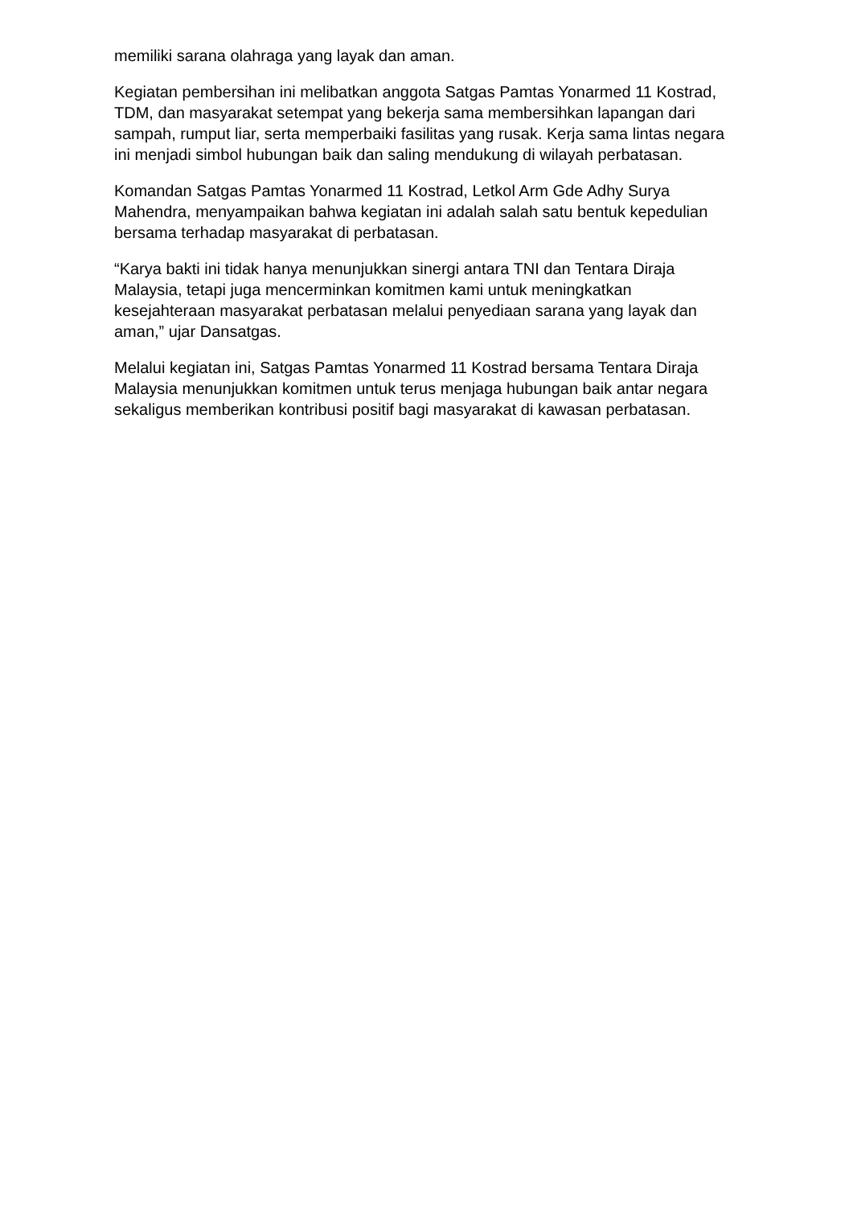memiliki sarana olahraga yang layak dan aman.
Kegiatan pembersihan ini melibatkan anggota Satgas Pamtas Yonarmed 11 Kostrad, TDM, dan masyarakat setempat yang bekerja sama membersihkan lapangan dari sampah, rumput liar, serta memperbaiki fasilitas yang rusak. Kerja sama lintas negara ini menjadi simbol hubungan baik dan saling mendukung di wilayah perbatasan.
Komandan Satgas Pamtas Yonarmed 11 Kostrad, Letkol Arm Gde Adhy Surya Mahendra, menyampaikan bahwa kegiatan ini adalah salah satu bentuk kepedulian bersama terhadap masyarakat di perbatasan.
“Karya bakti ini tidak hanya menunjukkan sinergi antara TNI dan Tentara Diraja Malaysia, tetapi juga mencerminkan komitmen kami untuk meningkatkan kesejahteraan masyarakat perbatasan melalui penyediaan sarana yang layak dan aman,” ujar Dansatgas.
Melalui kegiatan ini, Satgas Pamtas Yonarmed 11 Kostrad bersama Tentara Diraja Malaysia menunjukkan komitmen untuk terus menjaga hubungan baik antar negara sekaligus memberikan kontribusi positif bagi masyarakat di kawasan perbatasan.